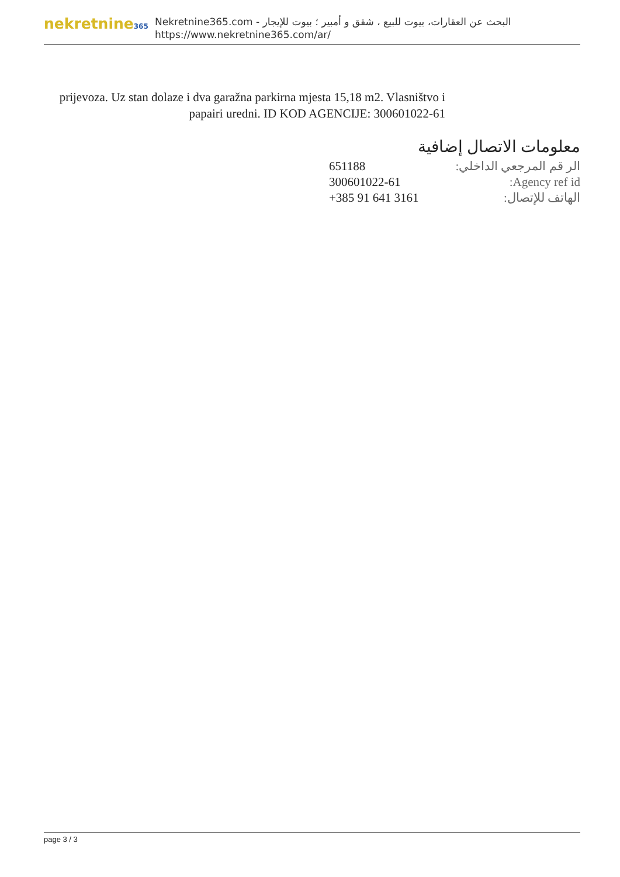nekretnine365
البحث عن العقارات، بيوت للبيع ، شقق و أمبير ؛ بيوت للإيجار - Nekretnine365.com
https://www.nekretnine365.com/ar/
prijevoza. Uz stan dolaze i dva garažna parkirna mjesta 15,18 m2. Vlasništvo i papairi uredni. ID KOD AGENCIJE: 300601022-61
معلومات الاتصال إضافية
| الر قم المرجعي الداخلي: | 651188 |
| Agency ref id: | 300601022-61 |
| الهاتف للإتصال: | +385 91 641 3161 |
page 3 / 3